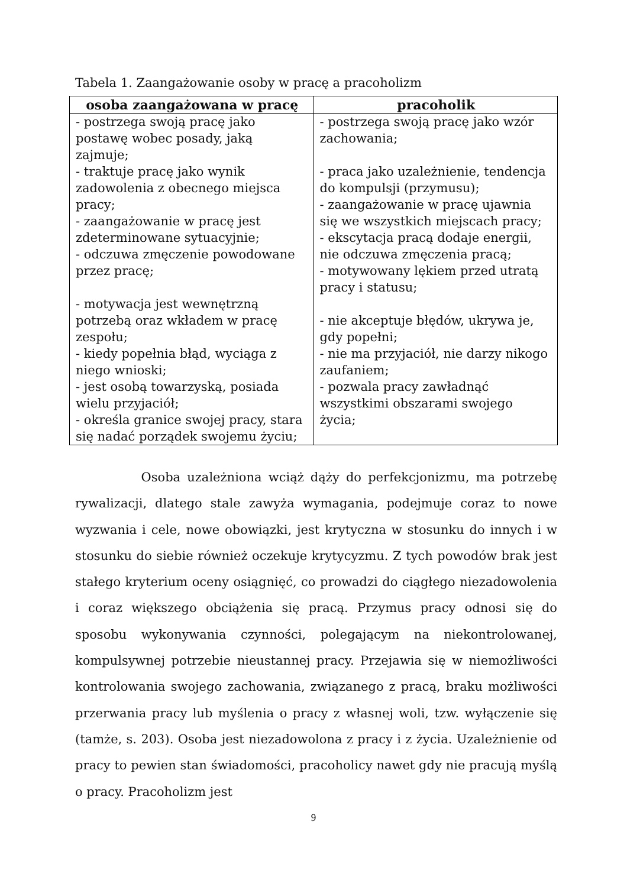Tabela 1. Zaangażowanie osoby w pracę a pracoholizm
| osoba zaangażowana w pracę | pracoholik |
| --- | --- |
| - postrzega swoją pracę jako postawę wobec posady, jaką zajmuje; - traktuje pracę jako wynik zadowolenia z obecnego miejsca pracy; - zaangażowanie w pracę jest zdeterminowane sytuacyjnie; - odczuwa zmęczenie powodowane przez pracę; - motywacja jest wewnętrzną potrzebą oraz wkładem w pracę zespołu; - kiedy popełnia błąd, wyciąga z niego wnioski; - jest osobą towarzyską, posiada wielu przyjaciół; - określa granice swojej pracy, stara się nadać porządek swojemu życiu; | - postrzega swoją pracę jako wzór zachowania; - praca jako uzależnienie, tendencja do kompulsji (przymusu); - zaangażowanie w pracę ujawnia się we wszystkich miejscach pracy; - ekscytacja pracą dodaje energii, nie odczuwa zmęczenia pracą; - motywowany lękiem przed utratą pracy i statusu; - nie akceptuje błędów, ukrywa je, gdy popełni; - nie ma przyjaciół, nie darzy nikogo zaufaniem; - pozwala pracy zawładnąć wszystkimi obszarami swojego życia; |
Osoba uzależniona wciąż dąży do perfekcjonizmu, ma potrzebę rywalizacji, dlatego stale zawyża wymagania, podejmuje coraz to nowe wyzwania i cele, nowe obowiązki, jest krytyczna w stosunku do innych i w stosunku do siebie również oczekuje krytycyzmu. Z tych powodów brak jest stałego kryterium oceny osiągnięć, co prowadzi do ciągłego niezadowolenia i coraz większego obciążenia się pracą. Przymus pracy odnosi się do sposobu wykonywania czynności, polegającym na niekontrolowanej, kompulsywnej potrzebie nieustannej pracy. Przejawia się w niemożliwości kontrolowania swojego zachowania, związanego z pracą, braku możliwości przerwania pracy lub myślenia o pracy z własnej woli, tzw. wyłączenie się (tamże, s. 203). Osoba jest niezadowolona z pracy i z życia. Uzależnienie od pracy to pewien stan świadomości, pracoholicy nawet gdy nie pracują myślą o pracy. Pracoholizm jest
9